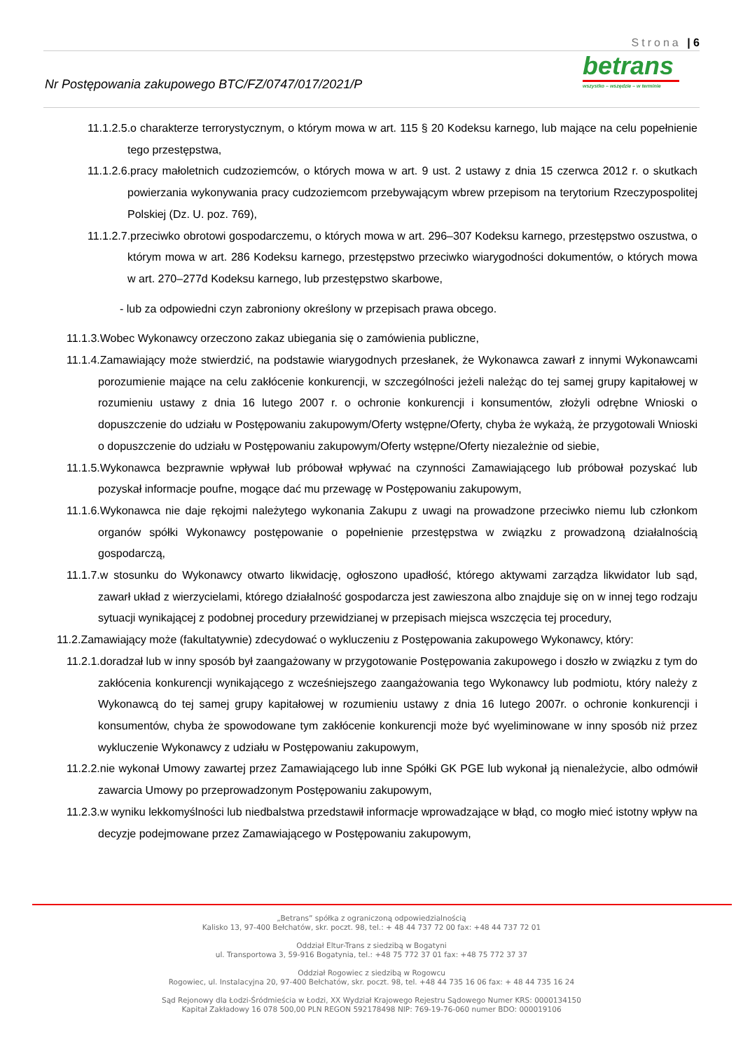Strona | 6
Nr Postępowania zakupowego BTC/FZ/0747/017/2021/P
betrans
wszystko – wszędzie – w terminie
11.1.2.5.o charakterze terrorystycznym, o którym mowa w art. 115 § 20 Kodeksu karnego, lub mające na celu popełnienie tego przestępstwa,
11.1.2.6.pracy małoletnich cudzoziemców, o których mowa w art. 9 ust. 2 ustawy z dnia 15 czerwca 2012 r. o skutkach powierzania wykonywania pracy cudzoziemcom przebywającym wbrew przepisom na terytorium Rzeczypospolitej Polskiej (Dz. U. poz. 769),
11.1.2.7.przeciwko obrotowi gospodarczemu, o których mowa w art. 296–307 Kodeksu karnego, przestępstwo oszustwa, o którym mowa w art. 286 Kodeksu karnego, przestępstwo przeciwko wiarygodności dokumentów, o których mowa w art. 270–277d Kodeksu karnego, lub przestępstwo skarbowe,
- lub za odpowiedni czyn zabroniony określony w przepisach prawa obcego.
11.1.3.Wobec Wykonawcy orzeczono zakaz ubiegania się o zamówienia publiczne,
11.1.4.Zamawiający może stwierdzić, na podstawie wiarygodnych przesłanek, że Wykonawca zawarł z innymi Wykonawcami porozumienie mające na celu zakłócenie konkurencji, w szczególności jeżeli należąc do tej samej grupy kapitałowej w rozumieniu ustawy z dnia 16 lutego 2007 r. o ochronie konkurencji i konsumentów, złożyli odrębne Wnioski o dopuszczenie do udziału w Postępowaniu zakupowym/Oferty wstępne/Oferty, chyba że wykażą, że przygotowali Wnioski o dopuszczenie do udziału w Postępowaniu zakupowym/Oferty wstępne/Oferty niezależnie od siebie,
11.1.5.Wykonawca bezprawnie wpływał lub próbował wpływać na czynności Zamawiającego lub próbował pozyskać lub pozyskał informacje poufne, mogące dać mu przewagę w Postępowaniu zakupowym,
11.1.6.Wykonawca nie daje rękojmi należytego wykonania Zakupu z uwagi na prowadzone przeciwko niemu lub członkom organów spółki Wykonawcy postępowanie o popełnienie przestępstwa w związku z prowadzoną działalnością gospodarczą,
11.1.7.w stosunku do Wykonawcy otwarto likwidację, ogłoszono upadłość, którego aktywami zarządza likwidator lub sąd, zawarł układ z wierzycielami, którego działalność gospodarcza jest zawieszona albo znajduje się on w innej tego rodzaju sytuacji wynikającej z podobnej procedury przewidzianej w przepisach miejsca wszczęcia tej procedury,
11.2.Zamawiający może (fakultatywnie) zdecydować o wykluczeniu z Postępowania zakupowego Wykonawcy, który:
11.2.1.doradzał lub w inny sposób był zaangażowany w przygotowanie Postępowania zakupowego i doszło w związku z tym do zakłócenia konkurencji wynikającego z wcześniejszego zaangażowania tego Wykonawcy lub podmiotu, który należy z Wykonawcą do tej samej grupy kapitałowej w rozumieniu ustawy z dnia 16 lutego 2007r. o ochronie konkurencji i konsumentów, chyba że spowodowane tym zakłócenie konkurencji może być wyeliminowane w inny sposób niż przez wykluczenie Wykonawcy z udziału w Postępowaniu zakupowym,
11.2.2.nie wykonał Umowy zawartej przez Zamawiającego lub inne Spółki GK PGE lub wykonał ją nienależycie, albo odmówił zawarcia Umowy po przeprowadzonym Postępowaniu zakupowym,
11.2.3.w wyniku lekkomyślności lub niedbalstwa przedstawił informacje wprowadzające w błąd, co mogło mieć istotny wpływ na decyzje podejmowane przez Zamawiającego w Postępowaniu zakupowym,
„Betrans” spółka z ograniczoną odpowiedzialnością
Kalisko 13, 97-400 Bełchatów, skr. poczt. 98, tel.: + 48 44 737 72 00 fax: +48 44 737 72 01
Oddział Eltur-Trans z siedzibą w Bogatyni
ul. Transportowa 3, 59-916 Bogatynia, tel.: +48 75 772 37 01 fax: +48 75 772 37 37
Oddział Rogowiec z siedzibą w Rogowcu
Rogowiec, ul. Instalacyjna 20, 97-400 Bełchatów, skr. poczt. 98, tel. +48 44 735 16 06 fax: + 48 44 735 16 24
Sąd Rejonowy dla Łodzi-Śródmieścia w Łodzi, XX Wydział Krajowego Rejestru Sądowego Numer KRS: 0000134150
Kapitał Zakładowy 16 078 500,00 PLN REGON 592178498 NIP: 769-19-76-060 numer BDO: 000019106